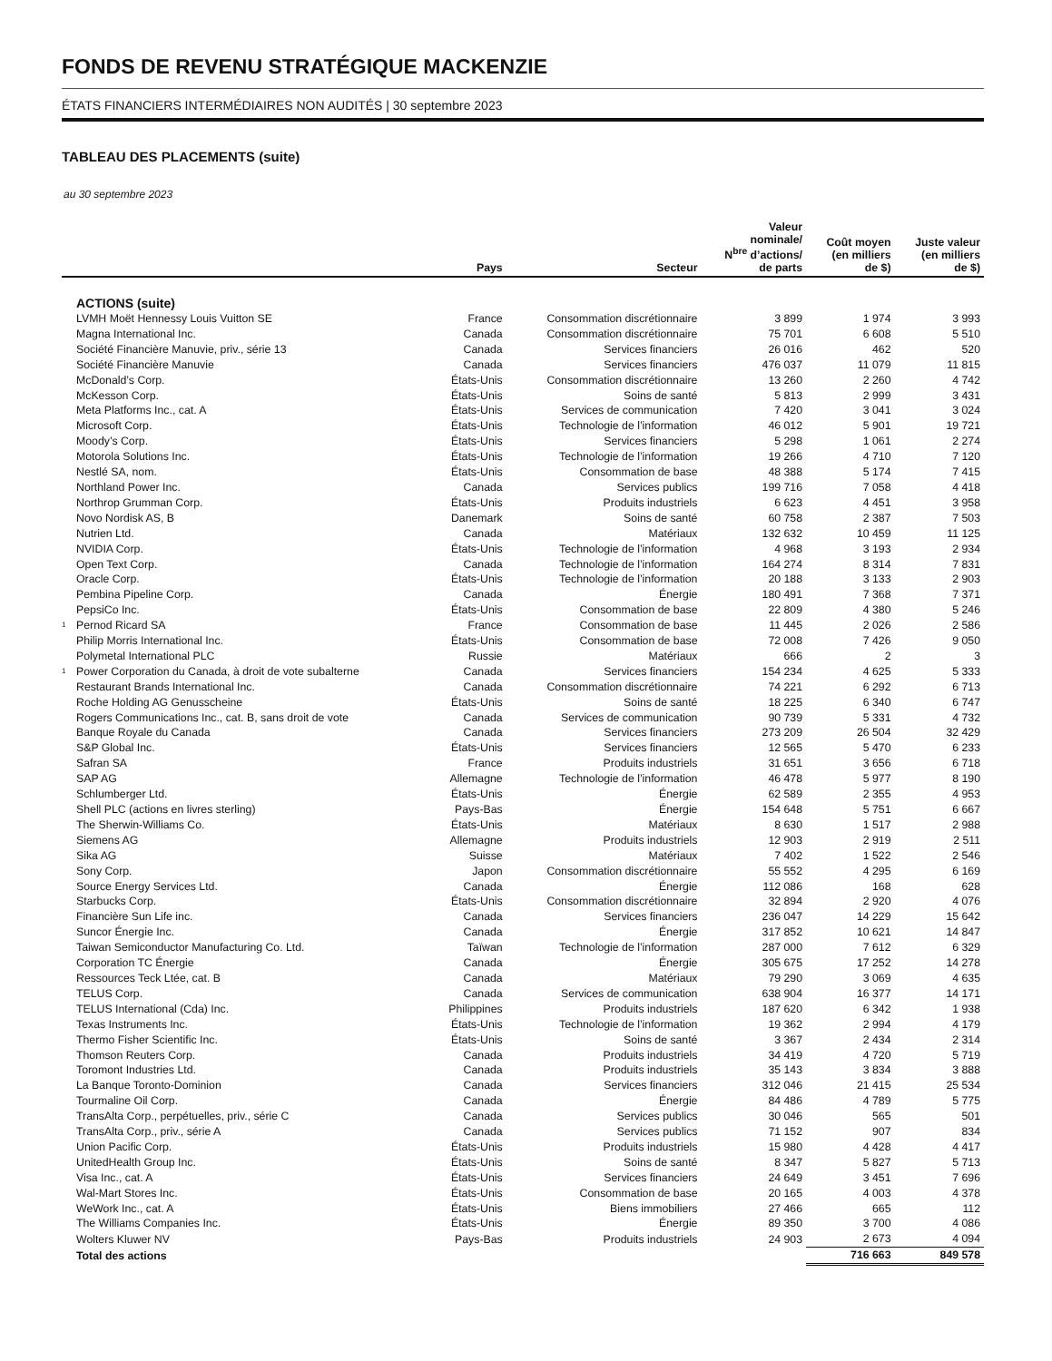FONDS DE REVENU STRATÉGIQUE MACKENZIE
ÉTATS FINANCIERS INTERMÉDIAIRES NON AUDITÉS | 30 septembre 2023
TABLEAU DES PLACEMENTS (suite)
au 30 septembre 2023
| | | Pays | Secteur | Valeur nominale/ N<sup>bre</sup> d’actions/ de parts | Coût moyen (en milliers de $) | Juste valeur (en milliers de $) |
| --- | --- | --- | --- | --- | --- | --- |
| | ACTIONS (suite) | | | | | |
| | LVMH Moët Hennessy Louis Vuitton SE | France | Consommation discrétionnaire | 3 899 | 1 974 | 3 993 |
| | Magna International Inc. | Canada | Consommation discrétionnaire | 75 701 | 6 608 | 5 510 |
| | Société Financière Manuvie, priv., série 13 | Canada | Services financiers | 26 016 | 462 | 520 |
| | Société Financière Manuvie | Canada | Services financiers | 476 037 | 11 079 | 11 815 |
| | McDonald’s Corp. | États-Unis | Consommation discrétionnaire | 13 260 | 2 260 | 4 742 |
| | McKesson Corp. | États-Unis | Soins de santé | 5 813 | 2 999 | 3 431 |
| | Meta Platforms Inc., cat. A | États-Unis | Services de communication | 7 420 | 3 041 | 3 024 |
| | Microsoft Corp. | États-Unis | Technologie de l’information | 46 012 | 5 901 | 19 721 |
| | Moody’s Corp. | États-Unis | Services financiers | 5 298 | 1 061 | 2 274 |
| | Motorola Solutions Inc. | États-Unis | Technologie de l’information | 19 266 | 4 710 | 7 120 |
| | Nestlé SA, nom. | États-Unis | Consommation de base | 48 388 | 5 174 | 7 415 |
| | Northland Power Inc. | Canada | Services publics | 199 716 | 7 058 | 4 418 |
| | Northrop Grumman Corp. | États-Unis | Produits industriels | 6 623 | 4 451 | 3 958 |
| | Novo Nordisk AS, B | Danemark | Soins de santé | 60 758 | 2 387 | 7 503 |
| | Nutrien Ltd. | Canada | Matériaux | 132 632 | 10 459 | 11 125 |
| | NVIDIA Corp. | États-Unis | Technologie de l’information | 4 968 | 3 193 | 2 934 |
| | Open Text Corp. | Canada | Technologie de l’information | 164 274 | 8 314 | 7 831 |
| | Oracle Corp. | États-Unis | Technologie de l’information | 20 188 | 3 133 | 2 903 |
| | Pembina Pipeline Corp. | Canada | Énergie | 180 491 | 7 368 | 7 371 |
| | PepsiCo Inc. | États-Unis | Consommation de base | 22 809 | 4 380 | 5 246 |
| 1 | Pernod Ricard SA | France | Consommation de base | 11 445 | 2 026 | 2 586 |
| | Philip Morris International Inc. | États-Unis | Consommation de base | 72 008 | 7 426 | 9 050 |
| | Polymetal International PLC | Russie | Matériaux | 666 | 2 | 3 |
| 1 | Power Corporation du Canada, à droit de vote subalterne | Canada | Services financiers | 154 234 | 4 625 | 5 333 |
| | Restaurant Brands International Inc. | Canada | Consommation discrétionnaire | 74 221 | 6 292 | 6 713 |
| | Roche Holding AG Genusscheine | États-Unis | Soins de santé | 18 225 | 6 340 | 6 747 |
| | Rogers Communications Inc., cat. B, sans droit de vote | Canada | Services de communication | 90 739 | 5 331 | 4 732 |
| | Banque Royale du Canada | Canada | Services financiers | 273 209 | 26 504 | 32 429 |
| | S&P Global Inc. | États-Unis | Services financiers | 12 565 | 5 470 | 6 233 |
| | Safran SA | France | Produits industriels | 31 651 | 3 656 | 6 718 |
| | SAP AG | Allemagne | Technologie de l’information | 46 478 | 5 977 | 8 190 |
| | Schlumberger Ltd. | États-Unis | Énergie | 62 589 | 2 355 | 4 953 |
| | Shell PLC (actions en livres sterling) | Pays-Bas | Énergie | 154 648 | 5 751 | 6 667 |
| | The Sherwin-Williams Co. | États-Unis | Matériaux | 8 630 | 1 517 | 2 988 |
| | Siemens AG | Allemagne | Produits industriels | 12 903 | 2 919 | 2 511 |
| | Sika AG | Suisse | Matériaux | 7 402 | 1 522 | 2 546 |
| | Sony Corp. | Japon | Consommation discrétionnaire | 55 552 | 4 295 | 6 169 |
| | Source Energy Services Ltd. | Canada | Énergie | 112 086 | 168 | 628 |
| | Starbucks Corp. | États-Unis | Consommation discrétionnaire | 32 894 | 2 920 | 4 076 |
| | Financière Sun Life inc. | Canada | Services financiers | 236 047 | 14 229 | 15 642 |
| | Suncor Énergie Inc. | Canada | Énergie | 317 852 | 10 621 | 14 847 |
| | Taiwan Semiconductor Manufacturing Co. Ltd. | Taïwan | Technologie de l’information | 287 000 | 7 612 | 6 329 |
| | Corporation TC Énergie | Canada | Énergie | 305 675 | 17 252 | 14 278 |
| | Ressources Teck Ltée, cat. B | Canada | Matériaux | 79 290 | 3 069 | 4 635 |
| | TELUS Corp. | Canada | Services de communication | 638 904 | 16 377 | 14 171 |
| | TELUS International (Cda) Inc. | Philippines | Produits industriels | 187 620 | 6 342 | 1 938 |
| | Texas Instruments Inc. | États-Unis | Technologie de l’information | 19 362 | 2 994 | 4 179 |
| | Thermo Fisher Scientific Inc. | États-Unis | Soins de santé | 3 367 | 2 434 | 2 314 |
| | Thomson Reuters Corp. | Canada | Produits industriels | 34 419 | 4 720 | 5 719 |
| | Toromont Industries Ltd. | Canada | Produits industriels | 35 143 | 3 834 | 3 888 |
| | La Banque Toronto-Dominion | Canada | Services financiers | 312 046 | 21 415 | 25 534 |
| | Tourmaline Oil Corp. | Canada | Énergie | 84 486 | 4 789 | 5 775 |
| | TransAlta Corp., perpétuelles, priv., série C | Canada | Services publics | 30 046 | 565 | 501 |
| | TransAlta Corp., priv., série A | Canada | Services publics | 71 152 | 907 | 834 |
| | Union Pacific Corp. | États-Unis | Produits industriels | 15 980 | 4 428 | 4 417 |
| | UnitedHealth Group Inc. | États-Unis | Soins de santé | 8 347 | 5 827 | 5 713 |
| | Visa Inc., cat. A | États-Unis | Services financiers | 24 649 | 3 451 | 7 696 |
| | Wal-Mart Stores Inc. | États-Unis | Consommation de base | 20 165 | 4 003 | 4 378 |
| | WeWork Inc., cat. A | États-Unis | Biens immobiliers | 27 466 | 665 | 112 |
| | The Williams Companies Inc. | États-Unis | Énergie | 89 350 | 3 700 | 4 086 |
| | Wolters Kluwer NV | Pays-Bas | Produits industriels | 24 903 | 2 673 | 4 094 |
| | Total des actions | | | | 716 663 | 849 578 |